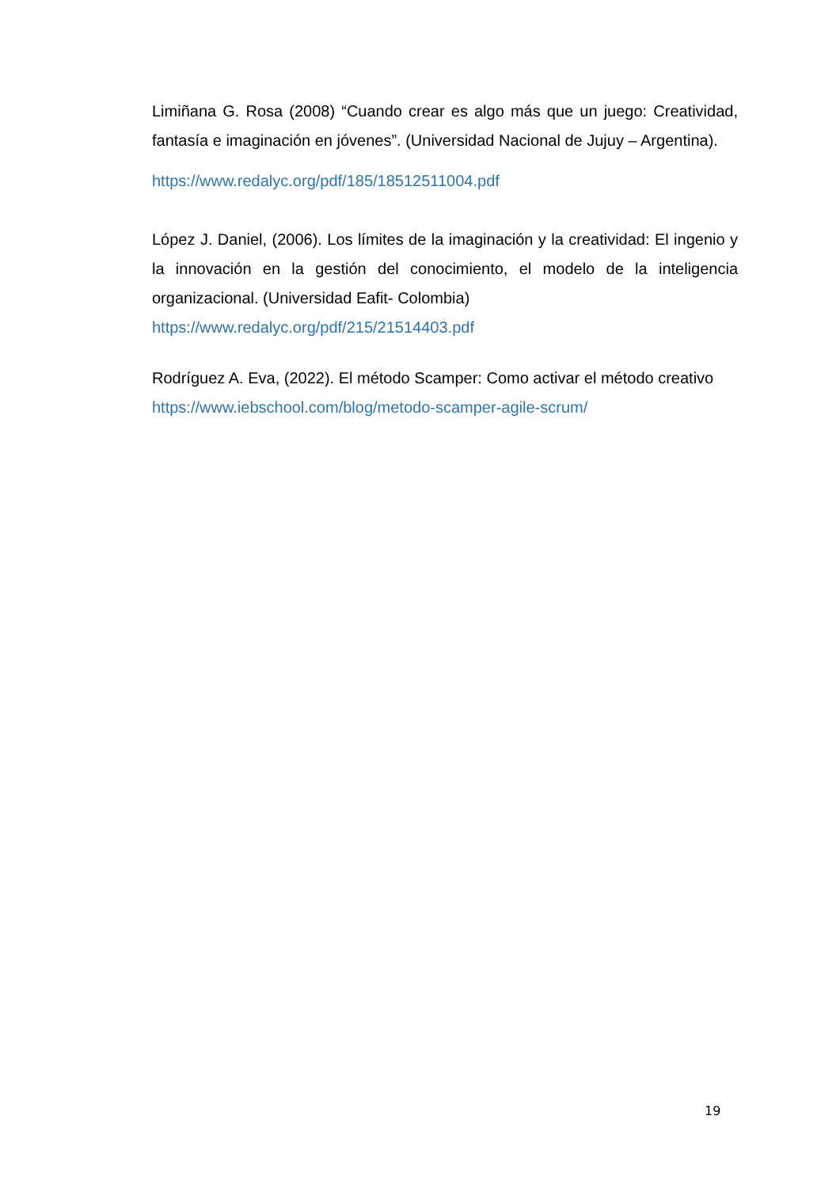Limiñana G. Rosa (2008) “Cuando crear es algo más que un juego: Creatividad, fantasía e imaginación en jóvenes”. (Universidad Nacional de Jujuy – Argentina).
https://www.redalyc.org/pdf/185/18512511004.pdf
López J. Daniel, (2006). Los límites de la imaginación y la creatividad: El ingenio y la innovación en la gestión del conocimiento, el modelo de la inteligencia organizacional. (Universidad Eafit- Colombia)
https://www.redalyc.org/pdf/215/21514403.pdf
Rodríguez A. Eva, (2022). El método Scamper: Como activar el método creativo
https://www.iebschool.com/blog/metodo-scamper-agile-scrum/
19